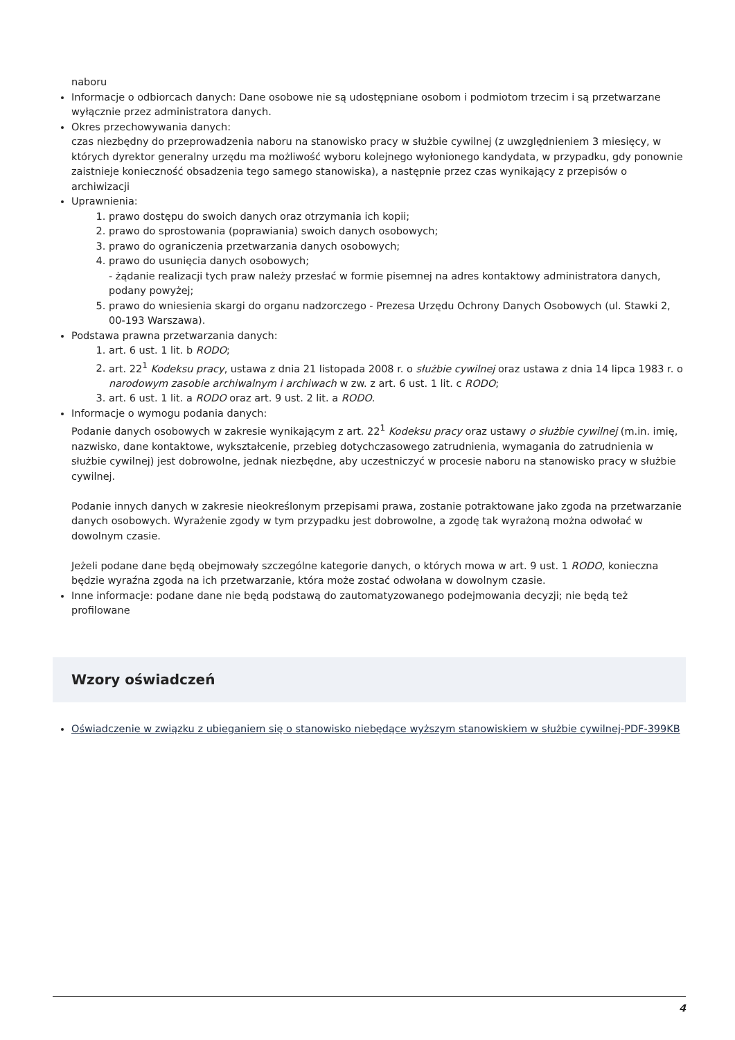naboru
Informacje o odbiorcach danych: Dane osobowe nie są udostępniane osobom i podmiotom trzecim i są przetwarzane wyłącznie przez administratora danych.
Okres przechowywania danych:
czas niezbędny do przeprowadzenia naboru na stanowisko pracy w służbie cywilnej (z uwzględnieniem 3 miesięcy, w których dyrektor generalny urzędu ma możliwość wyboru kolejnego wyłonionego kandydata, w przypadku, gdy ponownie zaistnieje konieczność obsadzenia tego samego stanowiska), a następnie przez czas wynikający z przepisów o archiwizacji
Uprawnienia:
1. prawo dostępu do swoich danych oraz otrzymania ich kopii;
2. prawo do sprostowania (poprawiania) swoich danych osobowych;
3. prawo do ograniczenia przetwarzania danych osobowych;
4. prawo do usunięcia danych osobowych;
- żądanie realizacji tych praw należy przesłać w formie pisemnej na adres kontaktowy administratora danych, podany powyżej;
5. prawo do wniesienia skargi do organu nadzorczego - Prezesa Urzędu Ochrony Danych Osobowych (ul. Stawki 2, 00-193 Warszawa).
Podstawa prawna przetwarzania danych:
1. art. 6 ust. 1 lit. b RODO;
2. art. 22<sup>1</sup> Kodeksu pracy, ustawa z dnia 21 listopada 2008 r. o służbie cywilnej oraz ustawa z dnia 14 lipca 1983 r. o narodowym zasobie archiwalnym i archiwach w zw. z art. 6 ust. 1 lit. c RODO;
3. art. 6 ust. 1 lit. a RODO oraz art. 9 ust. 2 lit. a RODO.
Informacje o wymogu podania danych:
Podanie danych osobowych w zakresie wynikającym z art. 22<sup>1</sup> Kodeksu pracy oraz ustawy o służbie cywilnej (m.in. imię, nazwisko, dane kontaktowe, wykształcenie, przebieg dotychczasowego zatrudnienia, wymagania do zatrudnienia w służbie cywilnej) jest dobrowolne, jednak niezbędne, aby uczestniczyć w procesie naboru na stanowisko pracy w służbie cywilnej.
Podanie innych danych w zakresie nieokreślonym przepisami prawa, zostanie potraktowane jako zgoda na przetwarzanie danych osobowych. Wyrażenie zgody w tym przypadku jest dobrowolne, a zgodę tak wyrażoną można odwołać w dowolnym czasie.
Jeżeli podane dane będą obejmowały szczególne kategorie danych, o których mowa w art. 9 ust. 1 RODO, konieczna będzie wyraźna zgoda na ich przetwarzanie, która może zostać odwołana w dowolnym czasie.
Inne informacje: podane dane nie będą podstawą do zautomatyzowanego podejmowania decyzji; nie będą też profilowane
Wzory oświadczeń
Oświadczenie w związku z ubieganiem się o stanowisko niebędące wyższym stanowiskiem w służbie cywilnej-PDF-399KB
4